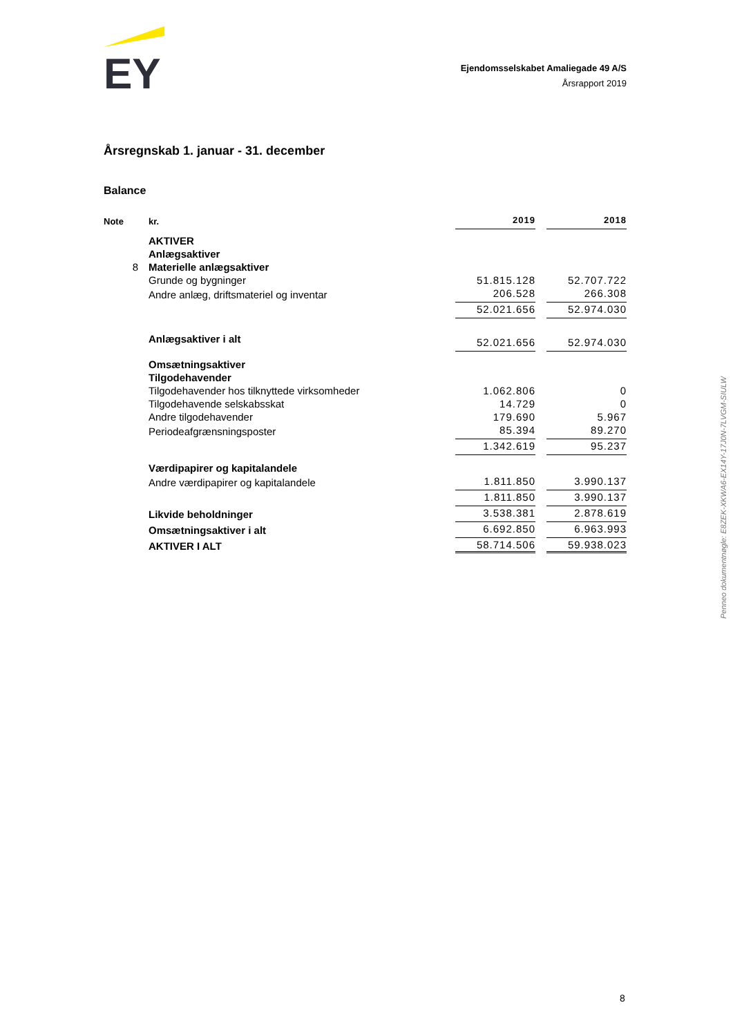EY
Ejendomsselskabet Amaliegade 49 A/S
Årsrapport 2019
Årsregnskab 1. januar - 31. december
Balance
| Note | kr. | 2019 | | 2018 |
| | AKTIVER | | | |
| | Anlægsaktiver | | | |
| 8 | Materielle anlægsaktiver | | | |
| | Grunde og bygninger | 51.815.128 | | 52.707.722 |
| | Andre anlæg, driftsmateriel og inventar | 206.528 | | 266.308 |
| | | 52.021.656 | | 52.974.030 |
| | Anlægsaktiver i alt | 52.021.656 | | 52.974.030 |
| | Omsætningsaktiver | | | |
| | Tilgodehavender | | | |
| | Tilgodehavender hos tilknyttede virksomheder | 1.062.806 | | 0 |
| | Tilgodehavende selskabsskat | 14.729 | | 0 |
| | Andre tilgodehavender | 179.690 | | 5.967 |
| | Periodeafgrænsningsposter | 85.394 | | 89.270 |
| | | 1.342.619 | | 95.237 |
| | Værdipapirer og kapitalandele | | | |
| | Andre værdipapirer og kapitalandele | 1.811.850 | | 3.990.137 |
| | | 1.811.850 | | 3.990.137 |
| | Likvide beholdninger | 3.538.381 | | 2.878.619 |
| | Omsætningsaktiver i alt | 6.692.850 | | 6.963.993 |
| | AKTIVER I ALT | 58.714.506 | | 59.938.023 |
Penneo dokumentnøgle: E8ZEK-XKWA6-EX14Y-17J0N-7LVGM-SIULW
8